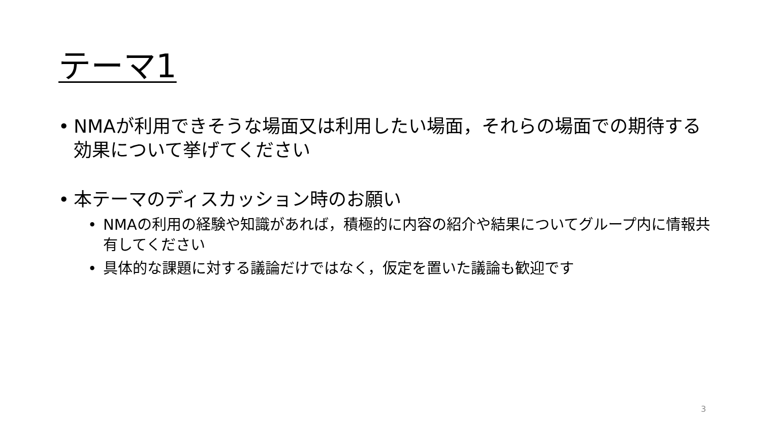テーマ1
• NMAが利用できそうな場面又は利用したい場面，それらの場面での期待する効果について挙げてください
• 本テーマのディスカッション時のお願い
• NMAの利用の経験や知識があれば，積極的に内容の紹介や結果についてグループ内に情報共有してください
• 具体的な課題に対する議論だけではなく，仮定を置いた議論も歓迎です
3